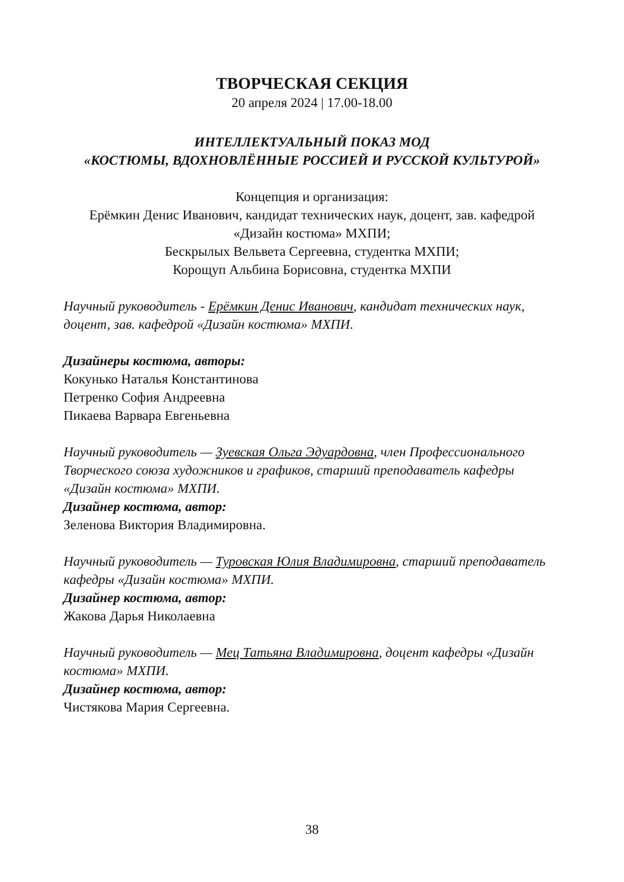ТВОРЧЕСКАЯ СЕКЦИЯ
20 апреля 2024 | 17.00-18.00
ИНТЕЛЛЕКТУАЛЬНЫЙ ПОКАЗ МОД
«КОСТЮМЫ, ВДОХНОВЛЁННЫЕ РОССИЕЙ И РУССКОЙ КУЛЬТУРОЙ»
Концепция и организация:
Ерёмкин Денис Иванович, кандидат технических наук, доцент, зав. кафедрой «Дизайн костюма» МХПИ;
Бескрылых Вельвета Сергеевна, студентка МХПИ;
Корощуп Альбина Борисовна, студентка МХПИ
Научный руководитель - Ерёмкин Денис Иванович, кандидат технических наук, доцент, зав. кафедрой «Дизайн костюма» МХПИ.
Дизайнеры костюма, авторы:
Кокунько Наталья Константинова
Петренко София Андреевна
Пикаева Варвара Евгеньевна
Научный руководитель — Зуевская Ольга Эдуардовна, член Профессионального Творческого союза художников и графиков, старший преподаватель кафедры «Дизайн костюма» МХПИ.
Дизайнер костюма, автор:
Зеленова Виктория Владимировна.
Научный руководитель — Туровская Юлия Владимировна, старший преподаватель кафедры «Дизайн костюма» МХПИ.
Дизайнер костюма, автор:
Жакова Дарья Николаевна
Научный руководитель — Мец Татьяна Владимировна, доцент кафедры «Дизайн костюма» МХПИ.
Дизайнер костюма, автор:
Чистякова Мария Сергеевна.
38